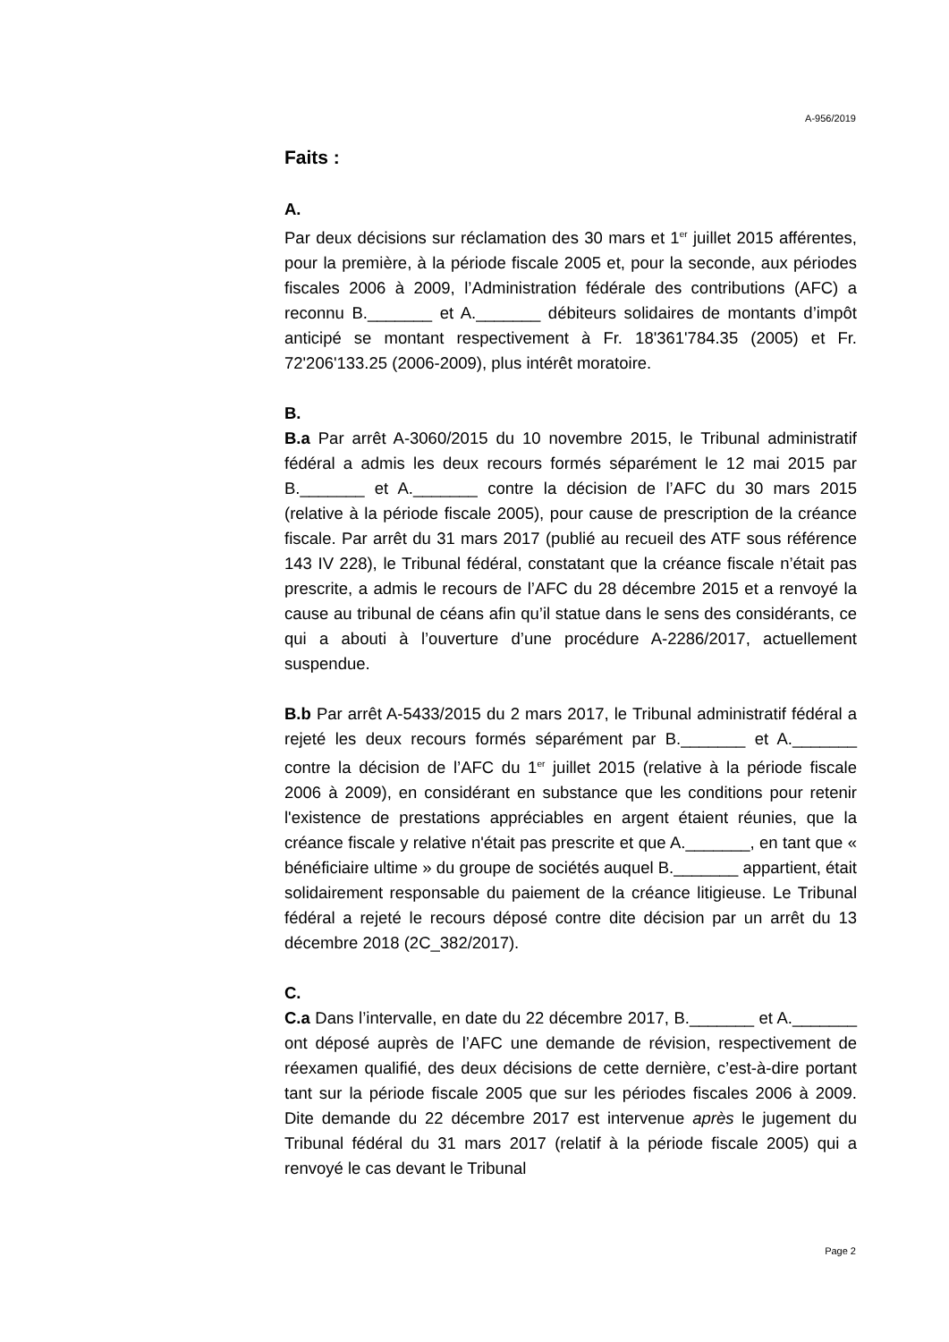A-956/2019
Faits :
A.
Par deux décisions sur réclamation des 30 mars et 1<sup>er</sup> juillet 2015 afférentes, pour la première, à la période fiscale 2005 et, pour la seconde, aux périodes fiscales 2006 à 2009, l’Administration fédérale des contributions (AFC) a reconnu B._______ et A._______ débiteurs solidaires de montants d’impôt anticipé se montant respectivement à Fr. 18'361'784.35 (2005) et Fr. 72'206'133.25 (2006-2009), plus intérêt moratoire.
B.
B.a Par arrêt A-3060/2015 du 10 novembre 2015, le Tribunal administratif fédéral a admis les deux recours formés séparément le 12 mai 2015 par B._______ et A._______ contre la décision de l’AFC du 30 mars 2015 (relative à la période fiscale 2005), pour cause de prescription de la créance fiscale. Par arrêt du 31 mars 2017 (publié au recueil des ATF sous référence 143 IV 228), le Tribunal fédéral, constatant que la créance fiscale n’était pas prescrite, a admis le recours de l’AFC du 28 décembre 2015 et a renvoyé la cause au tribunal de céans afin qu’il statue dans le sens des considérants, ce qui a abouti à l’ouverture d’une procédure A-2286/2017, actuellement suspendue.
B.b Par arrêt A-5433/2015 du 2 mars 2017, le Tribunal administratif fédéral a rejeté les deux recours formés séparément par B._______ et A._______ contre la décision de l’AFC du 1<sup>er</sup> juillet 2015 (relative à la période fiscale 2006 à 2009), en considérant en substance que les conditions pour retenir l'existence de prestations appréciables en argent étaient réunies, que la créance fiscale y relative n'était pas prescrite et que A._______, en tant que « bénéficiaire ultime » du groupe de sociétés auquel B._______ appartient, était solidairement responsable du paiement de la créance litigieuse. Le Tribunal fédéral a rejeté le recours déposé contre dite décision par un arrêt du 13 décembre 2018 (2C_382/2017).
C.
C.a Dans l’intervalle, en date du 22 décembre 2017, B._______ et A._______ ont déposé auprès de l’AFC une demande de révision, respectivement de réexamen qualifié, des deux décisions de cette dernière, c’est-à-dire portant tant sur la période fiscale 2005 que sur les périodes fiscales 2006 à 2009. Dite demande du 22 décembre 2017 est intervenue après le jugement du Tribunal fédéral du 31 mars 2017 (relatif à la période fiscale 2005) qui a renvoyé le cas devant le Tribunal
Page 2